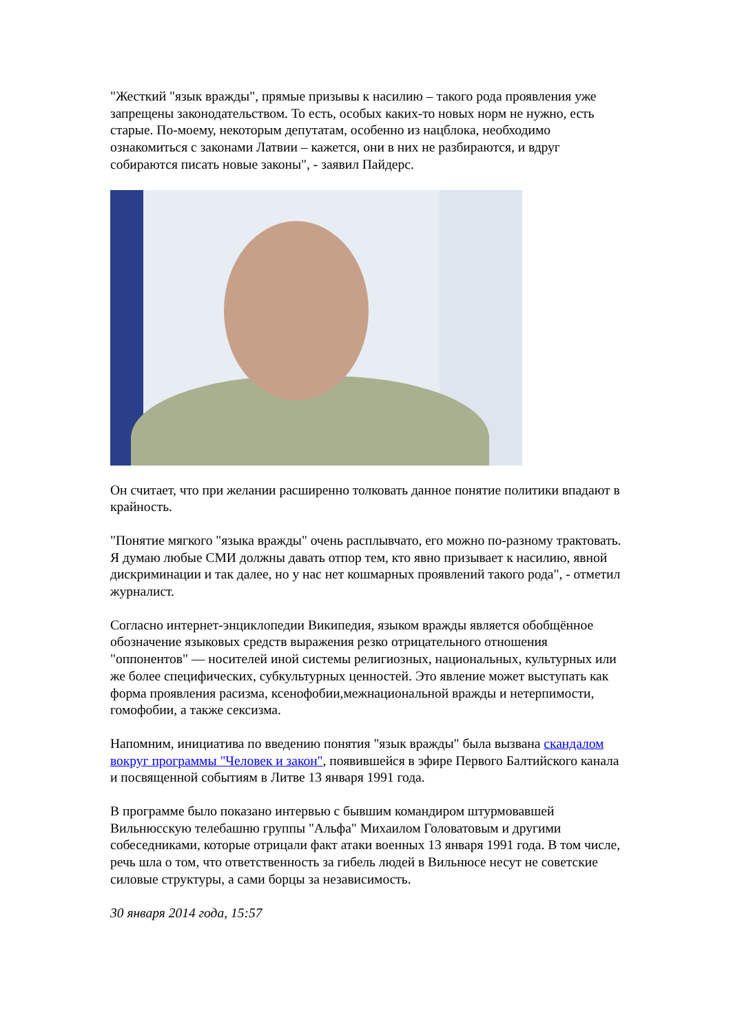"Жесткий "язык вражды", прямые призывы к насилию – такого рода проявления уже запрещены законодательством. То есть, особых каких-то новых норм не нужно, есть старые. По-моему, некоторым депутатам, особенно из нацблока, необходимо ознакомиться с законами Латвии – кажется, они в них не разбираются, и вдруг собираются писать новые законы", - заявил Пайдерс.
Он считает, что при желании расширенно толковать данное понятие политики впадают в крайность.
"Понятие мягкого "языка вражды" очень расплывчато, его можно по-разному трактовать. Я думаю любые СМИ должны давать отпор тем, кто явно призывает к насилию, явной дискриминации и так далее, но у нас нет кошмарных проявлений такого рода", - отметил журналист.
Согласно интернет-энциклопедии Википедия, языком вражды является обобщённое обозначение языковых средств выражения резко отрицательного отношения "оппонентов" — носителей иной системы религиозных, национальных, культурных или же более специфических, субкультурных ценностей. Это явление может выступать как форма проявления расизма, ксенофобии,межнациональной вражды и нетерпимости, гомофобии, а также сексизма.
Напомним, инициатива по введению понятия "язык вражды" была вызвана скандалом вокруг программы "Человек и закон", появившейся в эфире Первого Балтийского канала и посвященной событиям в Литве 13 января 1991 года.
В программе было показано интервью с бывшим командиром штурмовавшей Вильнюсскую телебашню группы "Альфа" Михаилом Головатовым и другими собеседниками, которые отрицали факт атаки военных 13 января 1991 года. В том числе, речь шла о том, что ответственность за гибель людей в Вильнюсе несут не советские силовые структуры, а сами борцы за независимость.
30 января 2014 года, 15:57